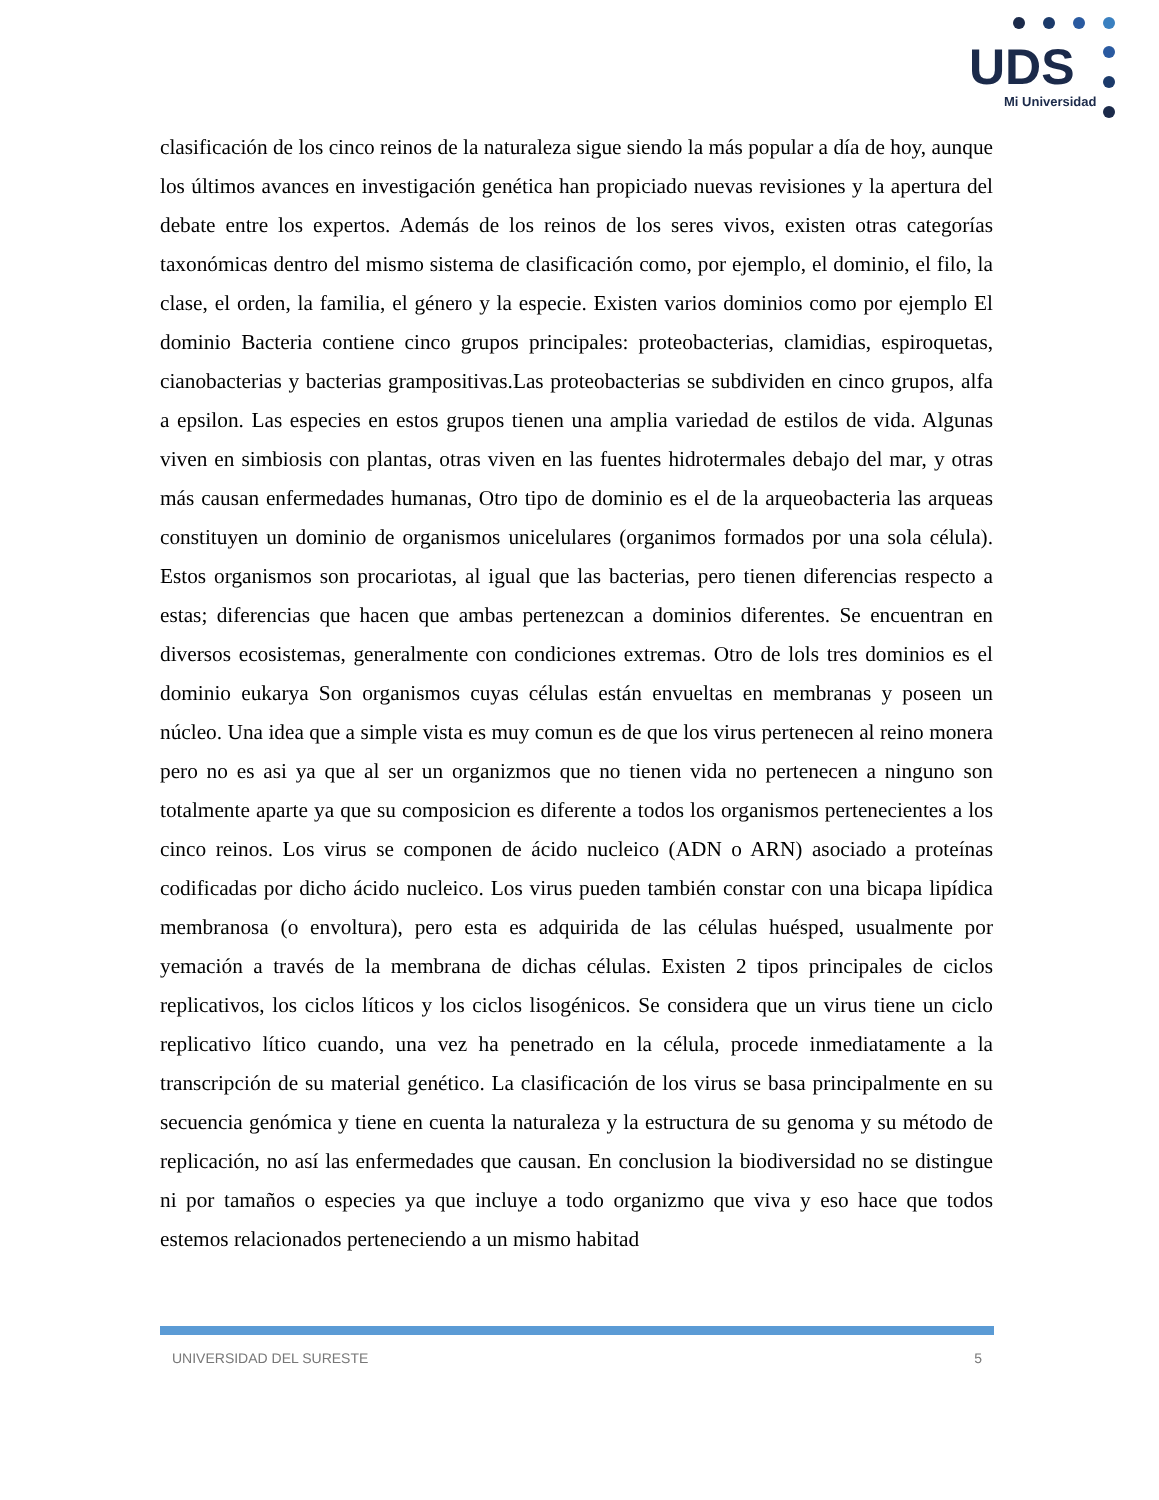UDS
Mi Universidad
clasificación de los cinco reinos de la naturaleza sigue siendo la más popular a día de hoy, aunque los últimos avances en investigación genética han propiciado nuevas revisiones y la apertura del debate entre los expertos. Además de los reinos de los seres vivos, existen otras categorías taxonómicas dentro del mismo sistema de clasificación como, por ejemplo, el dominio, el filo, la clase, el orden, la familia, el género y la especie. Existen varios dominios como por ejemplo El dominio Bacteria contiene cinco grupos principales: proteobacterias, clamidias, espiroquetas, cianobacterias y bacterias grampositivas.Las proteobacterias se subdividen en cinco grupos, alfa a epsilon. Las especies en estos grupos tienen una amplia variedad de estilos de vida. Algunas viven en simbiosis con plantas, otras viven en las fuentes hidrotermales debajo del mar, y otras más causan enfermedades humanas, Otro tipo de dominio es el de la arqueobacteria las arqueas constituyen un dominio de organismos unicelulares (organimos formados por una sola célula). Estos organismos son procariotas, al igual que las bacterias, pero tienen diferencias respecto a estas; diferencias que hacen que ambas pertenezcan a dominios diferentes. Se encuentran en diversos ecosistemas, generalmente con condiciones extremas. Otro de lols tres dominios es el dominio eukarya Son organismos cuyas células están envueltas en membranas y poseen un núcleo. Una idea que a simple vista es muy comun es de que los virus pertenecen al reino monera pero no es asi ya que al ser un organizmos que no tienen vida no pertenecen a ninguno son totalmente aparte ya que su composicion es diferente a todos los organismos pertenecientes a los cinco reinos. Los virus se componen de ácido nucleico (ADN o ARN) asociado a proteínas codificadas por dicho ácido nucleico. Los virus pueden también constar con una bicapa lipídica membranosa (o envoltura), pero esta es adquirida de las células huésped, usualmente por yemación a través de la membrana de dichas células. Existen 2 tipos principales de ciclos replicativos, los ciclos líticos y los ciclos lisogénicos. Se considera que un virus tiene un ciclo replicativo lítico cuando, una vez ha penetrado en la célula, procede inmediatamente a la transcripción de su material genético. La clasificación de los virus se basa principalmente en su secuencia genómica y tiene en cuenta la naturaleza y la estructura de su genoma y su método de replicación, no así las enfermedades que causan. En conclusion la biodiversidad no se distingue ni por tamaños o especies ya que incluye a todo organizmo que viva y eso hace que todos estemos relacionados perteneciendo a un mismo habitad
UNIVERSIDAD DEL SURESTE 5